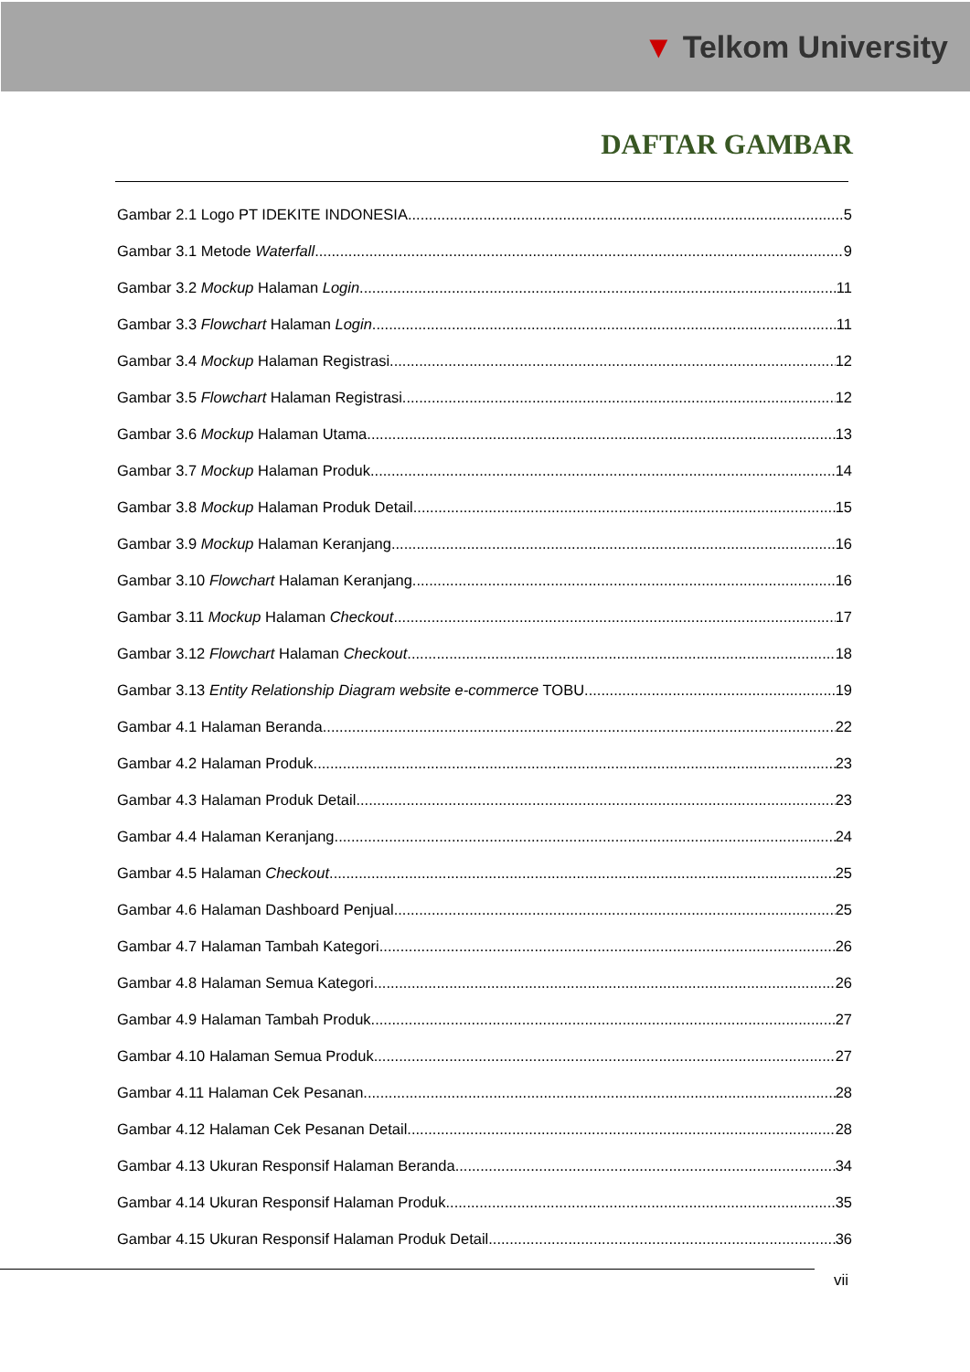▼ Telkom University
DAFTAR GAMBAR
Gambar 2.1 Logo PT IDEKITE INDONESIA 5
Gambar 3.1 Metode Waterfall 9
Gambar 3.2 Mockup Halaman Login 11
Gambar 3.3 Flowchart Halaman Login 11
Gambar 3.4 Mockup Halaman Registrasi 12
Gambar 3.5 Flowchart Halaman Registrasi 12
Gambar 3.6 Mockup Halaman Utama 13
Gambar 3.7 Mockup Halaman Produk 14
Gambar 3.8 Mockup Halaman Produk Detail 15
Gambar 3.9 Mockup Halaman Keranjang 16
Gambar 3.10 Flowchart Halaman Keranjang 16
Gambar 3.11 Mockup Halaman Checkout 17
Gambar 3.12 Flowchart Halaman Checkout 18
Gambar 3.13 Entity Relationship Diagram website e-commerce TOBU 19
Gambar 4.1 Halaman Beranda 22
Gambar 4.2 Halaman Produk 23
Gambar 4.3 Halaman Produk Detail 23
Gambar 4.4 Halaman Keranjang 24
Gambar 4.5 Halaman Checkout 25
Gambar 4.6 Halaman Dashboard Penjual 25
Gambar 4.7 Halaman Tambah Kategori 26
Gambar 4.8 Halaman Semua Kategori 26
Gambar 4.9 Halaman Tambah Produk 27
Gambar 4.10 Halaman Semua Produk 27
Gambar 4.11 Halaman Cek Pesanan 28
Gambar 4.12 Halaman Cek Pesanan Detail 28
Gambar 4.13 Ukuran Responsif Halaman Beranda 34
Gambar 4.14 Ukuran Responsif Halaman Produk 35
Gambar 4.15 Ukuran Responsif Halaman Produk Detail 36
vii